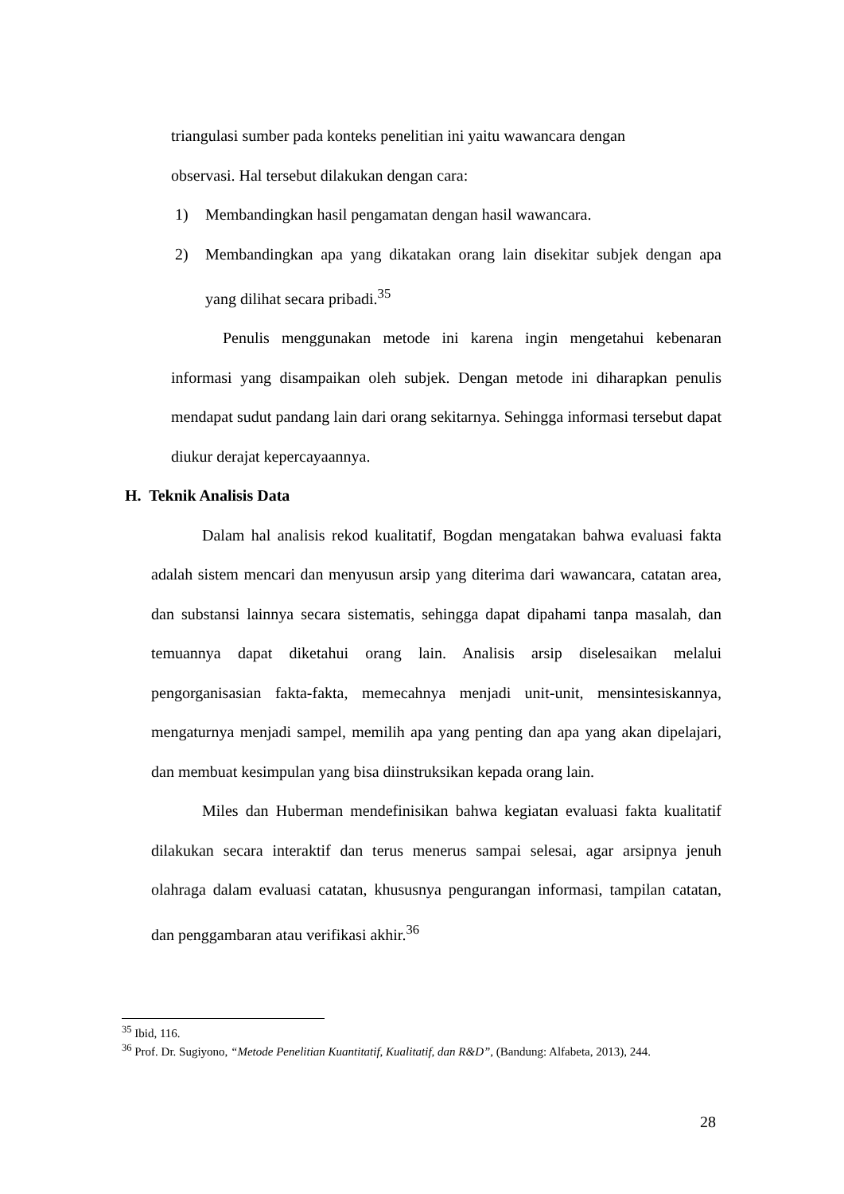triangulasi sumber pada konteks penelitian ini yaitu wawancara dengan
observasi. Hal tersebut dilakukan dengan cara:
1) Membandingkan hasil pengamatan dengan hasil wawancara.
2) Membandingkan apa yang dikatakan orang lain disekitar subjek dengan apa yang dilihat secara pribadi.<sup>35</sup>
Penulis menggunakan metode ini karena ingin mengetahui kebenaran informasi yang disampaikan oleh subjek. Dengan metode ini diharapkan penulis mendapat sudut pandang lain dari orang sekitarnya. Sehingga informasi tersebut dapat diukur derajat kepercayaannya.
H. Teknik Analisis Data
Dalam hal analisis rekod kualitatif, Bogdan mengatakan bahwa evaluasi fakta adalah sistem mencari dan menyusun arsip yang diterima dari wawancara, catatan area, dan substansi lainnya secara sistematis, sehingga dapat dipahami tanpa masalah, dan temuannya dapat diketahui orang lain. Analisis arsip diselesaikan melalui pengorganisasian fakta-fakta, memecahnya menjadi unit-unit, mensintesiskannya, mengaturnya menjadi sampel, memilih apa yang penting dan apa yang akan dipelajari, dan membuat kesimpulan yang bisa diinstruksikan kepada orang lain.
Miles dan Huberman mendefinisikan bahwa kegiatan evaluasi fakta kualitatif dilakukan secara interaktif dan terus menerus sampai selesai, agar arsipnya jenuh olahraga dalam evaluasi catatan, khususnya pengurangan informasi, tampilan catatan, dan penggambaran atau verifikasi akhir.<sup>36</sup>
<sup>35</sup> Ibid, 116.
<sup>36</sup> Prof. Dr. Sugiyono, “Metode Penelitian Kuantitatif, Kualitatif, dan R&D”, (Bandung: Alfabeta, 2013), 244.
28